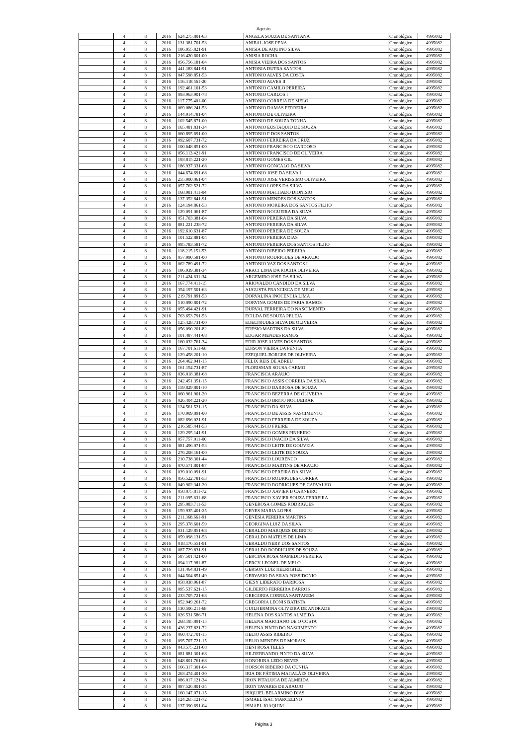Agosto
| | 4 | 8 | 2016 | 624.275.801-63 | ANGELA SOUZA DE SANTANA | Cronológico | 4995082 |
| | 4 | 8 | 2016 | 131.381.701-53 | ANIBAL JOSE PENA | Cronológico | 4995082 |
| | 4 | 8 | 2016 | 186.955.821-91 | ANISIA DE AQUINO SILVA | Cronológico | 4995082 |
| | 4 | 8 | 2016 | 216.420.601-00 | ANISIA ROCHA | Cronológico | 4995082 |
| | 4 | 8 | 2016 | 056.756.181-04 | ANISIA VIEIRA DOS SANTOS | Cronológico | 4995082 |
| | 4 | 8 | 2016 | 441.183.841-91 | ANTONIA DUTRA SANTOS | Cronológico | 4995082 |
| | 4 | 8 | 2016 | 047.598.851-53 | ANTONIO ALVES DA COSTA | Cronológico | 4995082 |
| | 4 | 8 | 2016 | 116.318.561-20 | ANTONIO ALVES II | Cronológico | 4995082 |
| | 4 | 8 | 2016 | 192.461.101-53 | ANTONIO CAMILO PEREIRA | Cronológico | 4995082 |
| | 4 | 8 | 2016 | 093.963.901-78 | ANTONIO CARLOS I | Cronológico | 4995082 |
| | 4 | 8 | 2016 | 117.775.401-00 | ANTONIO CORREIA DE MELO | Cronológico | 4995082 |
| | 4 | 8 | 2016 | 069.086.241-53 | ANTONIO DAMAS FERREIRA | Cronológico | 4995082 |
| | 4 | 8 | 2016 | 144.914.781-04 | ANTONIO DE OLIVEIRA | Cronológico | 4995082 |
| | 4 | 8 | 2016 | 102.545.871-00 | ANTONIO DE SOUZA TONHA | Cronológico | 4995082 |
| | 4 | 8 | 2016 | 165.481.831-34 | ANTONIO EUSTAQUIO DE SOUZA | Cronológico | 4995082 |
| | 4 | 8 | 2016 | 060.895.691-00 | ANTONIO F DOS SANTOS | Cronológico | 4995082 |
| | 4 | 8 | 2016 | 092.607.731-72 | ANTONIO FERREIRA DA CRUZ | Cronológico | 4995082 |
| | 4 | 8 | 2016 | 100.648.851-00 | ANTONIO FRANCISCO CARDOSO | Cronológico | 4995082 |
| | 4 | 8 | 2016 | 056.113.421-91 | ANTONIO FRANCISCO DE OLIVEIRA | Cronológico | 4995082 |
| | 4 | 8 | 2016 | 193.815.221-20 | ANTONIO GOMES GIL | Cronológico | 4995082 |
| | 4 | 8 | 2016 | 186.937.331-68 | ANTONIO GONCALO DA SILVA | Cronológico | 4995082 |
| | 4 | 8 | 2016 | 044.674.691-68 | ANTONIO JOSE DA SILVA I | Cronológico | 4995082 |
| | 4 | 8 | 2016 | 255.900.061-04 | ANTONIO JOSE VERISSIMO OLIVEIRA | Cronológico | 4995082 |
| | 4 | 8 | 2016 | 057.762.521-72 | ANTONIO LOPES DA SILVA | Cronológico | 4995082 |
| | 4 | 8 | 2016 | 168.981.411-04 | ANTONIO MACHADO DIONISIO | Cronológico | 4995082 |
| | 4 | 8 | 2016 | 137.352.841-91 | ANTONIO MENDES DOS SANTOS | Cronológico | 4995082 |
| | 4 | 8 | 2016 | 124.194.861-53 | ANTONIO MOREIRA DOS SANTOS FILHO | Cronológico | 4995082 |
| | 4 | 8 | 2016 | 129.091.061-87 | ANTONIO NOGUEIRA DA SILVA | Cronológico | 4995082 |
| | 4 | 8 | 2016 | 051.703.381-04 | ANTONIO PEREIRA DA SILVA | Cronológico | 4995082 |
| | 4 | 8 | 2016 | 881.221.238-72 | ANTONIO PEREIRA DA SILVA | Cronológico | 4995082 |
| | 4 | 8 | 2016 | 192.610.631-87 | ANTONIO PEREIRA DE SOUZA | Cronológico | 4995082 |
| | 4 | 8 | 2016 | 101.522.881-04 | ANTONIO PEREIRA DIAS | Cronológico | 4995082 |
| | 4 | 8 | 2016 | 095.783.581-72 | ANTONIO PEREIRA DOS SANTOS FILHO | Cronológico | 4995082 |
| | 4 | 8 | 2016 | 118.215.151-53 | ANTONIO RIBEIRO PEREIRA | Cronológico | 4995082 |
| | 4 | 8 | 2016 | 057.990.581-00 | ANTONIO RODRIGUES DE ARAUJO | Cronológico | 4995082 |
| | 4 | 8 | 2016 | 062.789.491-72 | ANTONIO VAZ DOS SANTOS I | Cronológico | 4995082 |
| | 4 | 8 | 2016 | 186.939.381-34 | ARACI LIMA DA ROCHA OLIVEIRA | Cronológico | 4995082 |
| | 4 | 8 | 2016 | 211.424.831-34 | ARGEMIRO JOSE DA SILVA | Cronológico | 4995082 |
| | 4 | 8 | 2016 | 167.774.411-15 | ARIOVALDO CANDIDO DA SILVA | Cronológico | 4995082 |
| | 4 | 8 | 2016 | 354.197.501-63 | AUGUSTA FRANCISCA DE MELO | Cronológico | 4995082 |
| | 4 | 8 | 2016 | 219.791.891-53 | DORVALINA INOCENCIA LIMA | Cronológico | 4995082 |
| | 4 | 8 | 2016 | 510.090.801-72 | DORVINA GOMES DE FARIA RAMOS | Cronológico | 4995082 |
| | 4 | 8 | 2016 | 055.494.421-91 | DURVAL FERREIRA DO NASCIMENTO | Cronológico | 4995082 |
| | 4 | 8 | 2016 | 763.653.791-53 | ECILDA DE SOUZA PELEJA | Cronológico | 4995082 |
| | 4 | 8 | 2016 | 125.428.731-00 | EDELTRUDES SILVA DE OLIVEIRA | Cronológico | 4995082 |
| | 4 | 8 | 2016 | 056.090.201-82 | EDESIO MARTINS DA SILVA | Cronológico | 4995082 |
| | 4 | 8 | 2016 | 101.487.441-68 | EDGAR MENDES RAMOS | Cronológico | 4995082 |
| | 4 | 8 | 2016 | 160.032.761-34 | EDIR JOSE ALVES DOS SANTOS | Cronológico | 4995082 |
| | 4 | 8 | 2016 | 167.701.611-68 | EDISON VIEIRA DA PENHA | Cronológico | 4995082 |
| | 4 | 8 | 2016 | 129.458.201-10 | EZEQUIEL BORGES DE OLIVEIRA | Cronológico | 4995082 |
| | 4 | 8 | 2016 | 264.462.941-15 | FELIX REIS DE ABREU | Cronológico | 4995082 |
| | 4 | 8 | 2016 | 161.154.731-87 | FLORISMAR SOUSA CARMO | Cronológico | 4995082 |
| | 4 | 8 | 2016 | 036.018.381-68 | FRANCISCA ARAUJO | Cronológico | 4995082 |
| | 4 | 8 | 2016 | 242.451.351-15 | FRANCISCO ASSIS CORREIA DA SILVA | Cronológico | 4995082 |
| | 4 | 8 | 2016 | 159.829.801-10 | FRANCISCO BARBOSA DE SOUZA | Cronológico | 4995082 |
| | 4 | 8 | 2016 | 060.961.901-20 | FRANCISCO BEZERRA DE OLIVEIRA | Cronológico | 4995082 |
| | 4 | 8 | 2016 | 026.404.221-20 | FRANCISCO BRITO NOGUEIRAR | Cronológico | 4995082 |
| | 4 | 8 | 2016 | 124.561.521-15 | FRANCISCO DA SILVA | Cronológico | 4995082 |
| | 4 | 8 | 2016 | 170.909.891-00 | FRANCISCO DE ASSIS NASCIMENTO | Cronológico | 4995082 |
| | 4 | 8 | 2016 | 082.696.021-91 | FRANCISCO FERREIRA DE SOUZA | Cronológico | 4995082 |
| | 4 | 8 | 2016 | 216.585.441-53 | FRANCISCO FREIRE | Cronológico | 4995082 |
| | 4 | 8 | 2016 | 129.295.141-91 | FRANCISCO GOMES PINHEIRO | Cronológico | 4995082 |
| | 4 | 8 | 2016 | 057.757.011-00 | FRANCISCO INACIO DA SILVA | Cronológico | 4995082 |
| | 4 | 8 | 2016 | 081.496.071-53 | FRANCISCO LEITE DE GOUVEIA | Cronológico | 4995082 |
| | 4 | 8 | 2016 | 276.208.161-00 | FRANCISCO LEITE DE SOUZA | Cronológico | 4995082 |
| | 4 | 8 | 2016 | 210.738.301-44 | FRANCISCO LOURENCO | Cronológico | 4995082 |
| | 4 | 8 | 2016 | 070.571.801-87 | FRANCISCO MARTINS DE ARAUJO | Cronológico | 4995082 |
| | 4 | 8 | 2016 | 039.010.091-91 | FRANCISCO PEREIRA DA SILVA | Cronológico | 4995082 |
| | 4 | 8 | 2016 | 056.522.781-53 | FRANCISCO RODRIGUES CORREA | Cronológico | 4995082 |
| | 4 | 8 | 2016 | 049.902.341-20 | FRANCISCO RODRIGUES DE CARVALHO | Cronológico | 4995082 |
| | 4 | 8 | 2016 | 058.075.811-72 | FRANCISCO XAVIER B CARNEIRO | Cronológico | 4995082 |
| | 4 | 8 | 2016 | 211.095.831-68 | FRANCISCO XAVIER SOUZA FERREIRA | Cronológico | 4995082 |
| | 4 | 8 | 2016 | 295.083.711-53 | GENEROSA GOMES RODRIGUES | Cronológico | 4995082 |
| | 4 | 8 | 2016 | 159.935.401-25 | GENES MARIA LOPES | Cronológico | 4995082 |
| | 4 | 8 | 2016 | 211.368.661-91 | GENÉSIA PEREIRA MARTINS | Cronológico | 4995082 |
| | 4 | 8 | 2016 | 295.378.601-59 | GEORGINA LUIZ DA SILVA | Cronológico | 4995082 |
| | 4 | 8 | 2016 | 031.129.851-68 | GERALDO MARQUES DE BRITO | Cronológico | 4995082 |
| | 4 | 8 | 2016 | 059.098.131-53 | GERALDO MATEUS DE LIMA | Cronológico | 4995082 |
| | 4 | 8 | 2016 | 018.176.551-91 | GERALDO NERY DOS SANTOS | Cronológico | 4995082 |
| | 4 | 8 | 2016 | 087.729.831-91 | GERALDO RODRIGUES DE SOUZA | Cronológico | 4995082 |
| | 4 | 8 | 2016 | 587.501.421-00 | GERCINA ROSA MAMÉDIO PEREIRA | Cronológico | 4995082 |
| | 4 | 8 | 2016 | 094.117.981-87 | GERCY LEONEL DE MELO | Cronológico | 4995082 |
| | 4 | 8 | 2016 | 131.464.831-49 | GERSON LUIZ HELRIGHEL | Cronológico | 4995082 |
| | 4 | 8 | 2016 | 044.504.851-49 | GERVASIO DA SILVA POSSIDONIO | Cronológico | 4995082 |
| | 4 | 8 | 2016 | 058.038.961-87 | GIESY LIBERATO BARBOSA | Cronológico | 4995082 |
| | 4 | 8 | 2016 | 095.537.621-15 | GILBERTO FERREIRA BARROS | Cronológico | 4995082 |
| | 4 | 8 | 2016 | 233.705.721-68 | GREGORIA CORREA SANTAREM | Cronológico | 4995082 |
| | 4 | 8 | 2016 | 852.949.261-72 | GREGORIA LEONIS BATISTA | Cronológico | 4995082 |
| | 4 | 8 | 2016 | 130.506.211-68 | GUILHERMINA OLIVEIRA DE ANDRADE | Cronológico | 4995082 |
| | 4 | 8 | 2016 | 026.531.586-71 | HELENA DOS SANTOS ALMEIDA | Cronológico | 4995082 |
| | 4 | 8 | 2016 | 268.195.891-15 | HELENA MARCIANO DE O COSTA | Cronológico | 4995082 |
| | 4 | 8 | 2016 | 426.237.821-72 | HELENA PINTO DO NASCIMENTO | Cronológico | 4995082 |
| | 4 | 8 | 2016 | 060.472.701-15 | HELIO ASSIS RIBEIRO | Cronológico | 4995082 |
| | 4 | 8 | 2016 | 095.707.721-15 | HELIO MENDES DE MORAIS | Cronológico | 4995082 |
| | 4 | 8 | 2016 | 043.575.231-68 | HENI ROSA TELES | Cronológico | 4995082 |
| | 4 | 8 | 2016 | 081.881.301-68 | HILDEBRANDO PINTO DA SILVA | Cronológico | 4995082 |
| | 4 | 8 | 2016 | 648.801.761-68 | HONORINA LEDO NEVES | Cronológico | 4995082 |
| | 4 | 8 | 2016 | 166.317.301-04 | HORSON RIBEIRO DA CUNHA | Cronológico | 4995082 |
| | 4 | 8 | 2016 | 263.474.401-30 | IRIA DE FÁTIMA MAGALÃES OLIVEIRA | Cronológico | 4995082 |
| | 4 | 8 | 2016 | 086.017.121-34 | IRON PITALUGA DE ALMEIDA | Cronológico | 4995082 |
| | 4 | 8 | 2016 | 087.526.801-34 | IRON TAVARES DE ARAUJO | Cronológico | 4995082 |
| | 4 | 8 | 2016 | 160.147.071-15 | ISIQUIEL BELARMINO DIAS | Cronológico | 4995082 |
| | 4 | 8 | 2016 | 124.265.121-72 | ISMAEL ISAC MARCELINO | Cronológico | 4995082 |
| | 4 | 8 | 2016 | 137.390.691-04 | ISMAEL JOAQUIM | Cronológico | 4995082 |
Página 3